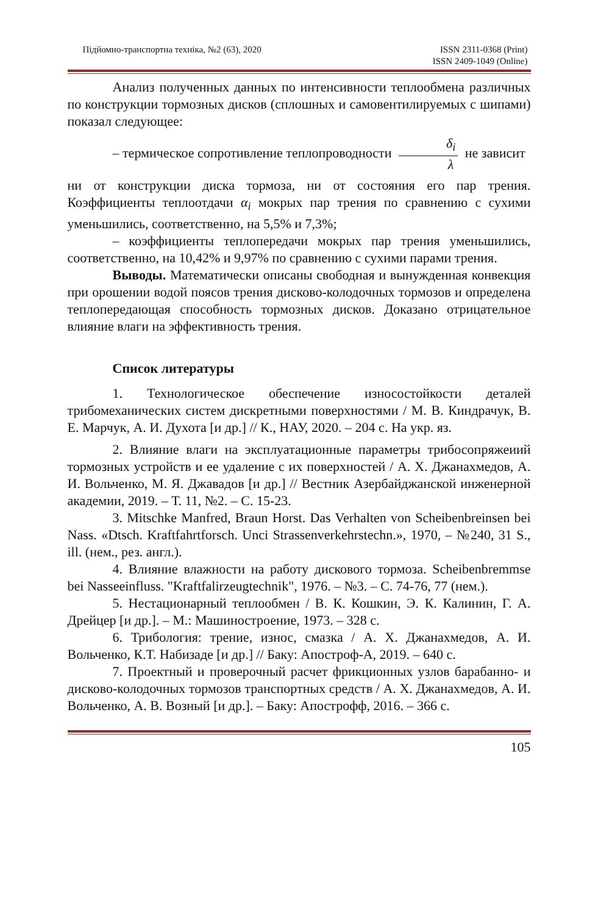Підйомно-транспортна техніка, №2 (63), 2020 ISSN 2311-0368 (Print)
ISSN 2409-1049 (Online)
Анализ полученных данных по интенсивности теплообмена различных по конструкции тормозных дисков (сплошных и самовентилируемых с шипами) показал следующее:
– термическое сопротивление теплопроводности δ<sub>i</sub> λ не зависит
ни от конструкции диска тормоза, ни от состояния его пар трения. Коэффициенты теплоотдачи α<sub>i</sub> мокрых пар трения по сравнению с сухими уменьшились, соответственно, на 5,5% и 7,3%;
– коэффициенты теплопередачи мокрых пар трения уменьшились, соответственно, на 10,42% и 9,97% по сравнению с сухими парами трения.
Выводы. Математически описаны свободная и вынужденная конвекция при орошении водой поясов трения дисково-колодочных тормозов и определена теплопередающая способность тормозных дисков. Доказано отрицательное влияние влаги на эффективность трения.
Список литературы
1. Технологическое обеспечение износостойкости деталей трибомеханических систем дискретными поверхностями / М. В. Киндрачук, В. Е. Марчук, А. И. Духота [и др.] // К., НАУ, 2020. – 204 с. На укр. яз.
2. Влияние влаги на эксплуатационные параметры трибосопряжеиий тормозных устройств и ее удаление с их поверхностей / А. Х. Джанахмедов, А. И. Вольченко, М. Я. Джавадов [и др.] // Вестник Азербайджанской инженерной академии, 2019. – Т. 11, №2. – С. 15-23.
3. Mitschke Manfred, Braun Horst. Das Verhalten von Scheibenbreinsen bei Nass. «Dtsch. Kraftfahrtforsch. Unci Strassenverkehrstechn.», 1970, – №240, 31 S., ill. (нем., рез. англ.).
4. Влияние влажности на работу дискового тормоза. Scheibenbremmse bei Nasseeinfluss. "Kraftfalirzeugtechnik", 1976. – №3. – С. 74-76, 77 (нем.).
5. Нестационарный теплообмен / В. К. Кошкин, Э. К. Калинин, Г. А. Дрейцер [и др.]. – М.: Машиностроение, 1973. – 328 с.
6. Трибология: трение, износ, смазка / А. Х. Джанахмедов, А. И. Вольченко, К.Т. Набизаде [и др.] // Баку: Апостроф-А, 2019. – 640 с.
7. Проектный и проверочный расчет фрикционных узлов барабанно- и дисково-колодочных тормозов транспортных средств / А. Х. Джанахмедов, А. И. Вольченко, А. В. Возный [и др.]. – Баку: Апострофф, 2016. – 366 с.
105